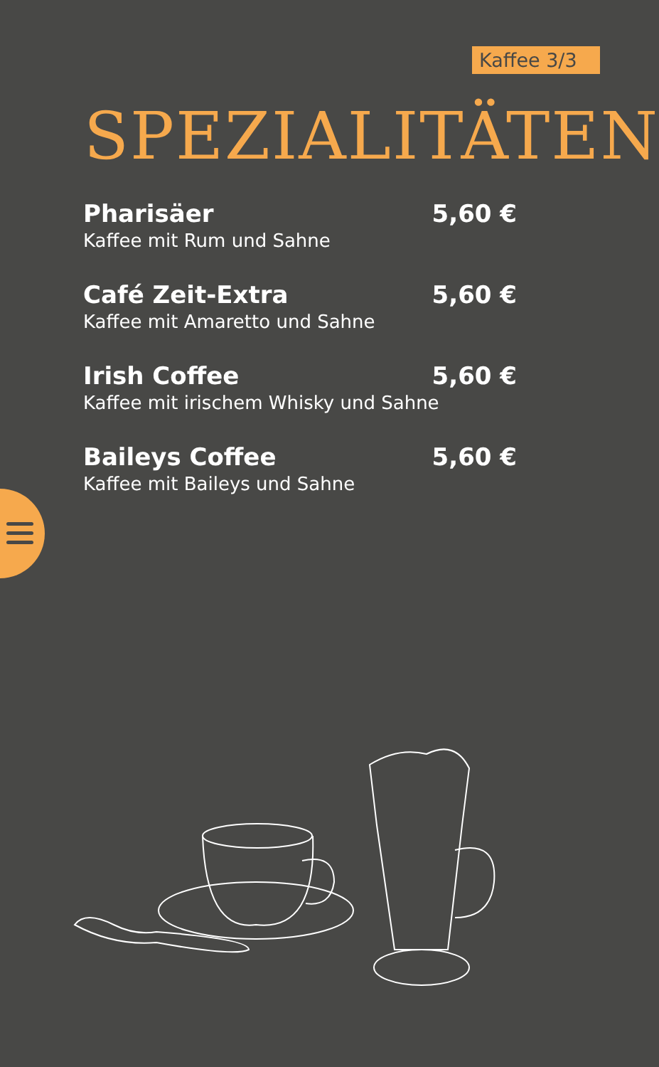Kaffee 3/3
SPEZIALITÄTEN
Pharisäer 5,60 €
Kaffee mit Rum und Sahne
Café Zeit-Extra 5,60 €
Kaffee mit Amaretto und Sahne
Irish Coffee 5,60 €
Kaffee mit irischem Whisky und Sahne
Baileys Coffee 5,60 €
Kaffee mit Baileys und Sahne